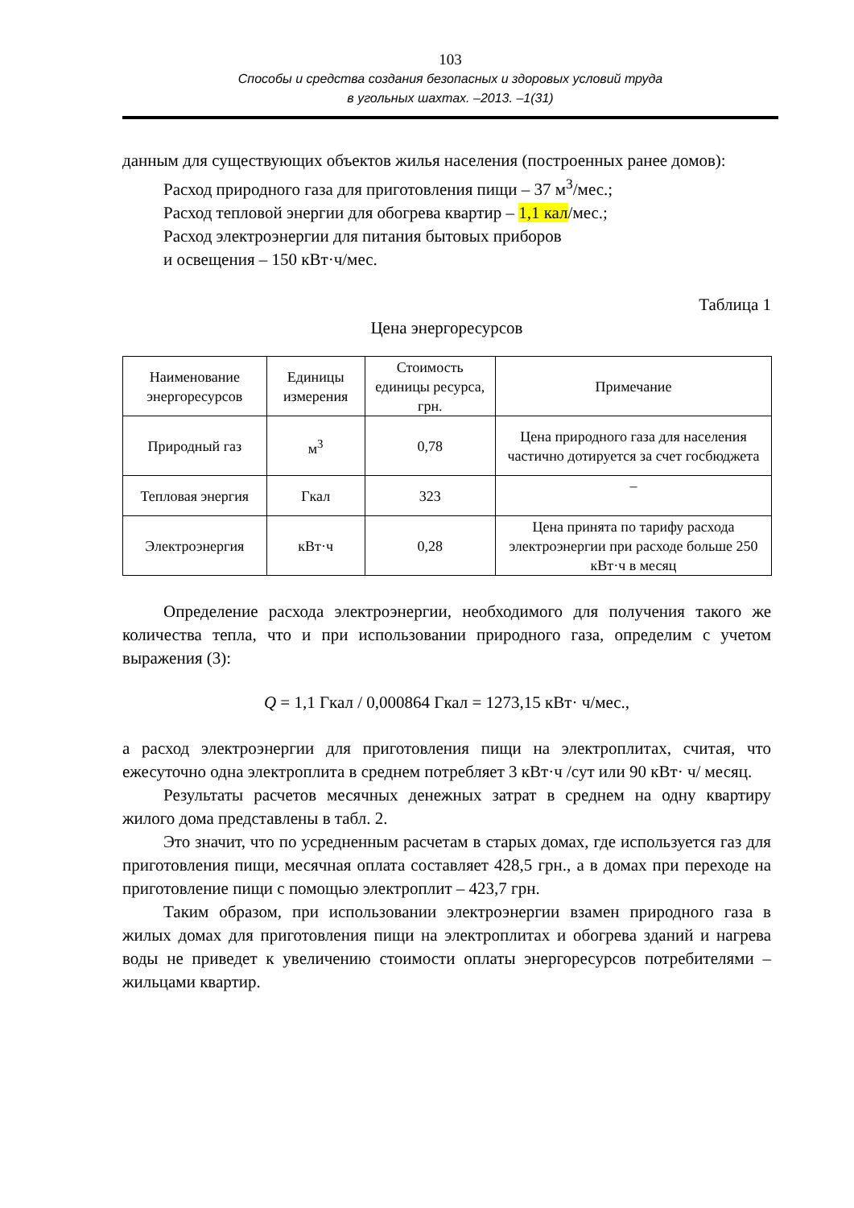103
Способы и средства создания безопасных и здоровых условий труда
в угольных шахтах. –2013. –1(31)
данным для существующих объектов жилья населения (построенных ранее домов):
Расход природного газа для приготовления пищи – 37 м<sup>3</sup>/мес.;
Расход тепловой энергии для обогрева квартир – 1,1 кал/мес.;
Расход электроэнергии для питания бытовых приборов
и освещения – 150 кВт·ч/мес.
Таблица 1
Цена энергоресурсов
| Наименование энергоресурсов | Единицы измерения | Стоимость единицы ресурса, грн. | Примечание |
| Природный газ | м<sup>3</sup> | 0,78 | Цена природного газа для населения частично дотируется за счет госбюджета |
| Тепловая энергия | Гкал | 323 | – |
| Электроэнергия | кВт·ч | 0,28 | Цена принята по тарифу расхода электроэнергии при расходе больше 250 кВт·ч в месяц |
Определение расхода электроэнергии, необходимого для получения такого же количества тепла, что и при использовании природного газа, определим с учетом выражения (3):
Q = 1,1 Гкал / 0,000864 Гкал = 1273,15 кВт· ч/мес.,
а расход электроэнергии для приготовления пищи на электроплитах, считая, что ежесуточно одна электроплита в среднем потребляет 3 кВт·ч /сут или 90 кВт· ч/ месяц.
Результаты расчетов месячных денежных затрат в среднем на одну квартиру жилого дома представлены в табл. 2.
Это значит, что по усредненным расчетам в старых домах, где используется газ для приготовления пищи, месячная оплата составляет 428,5 грн., а в домах при переходе на приготовление пищи с помощью электроплит – 423,7 грн.
Таким образом, при использовании электроэнергии взамен природного газа в жилых домах для приготовления пищи на электроплитах и обогрева зданий и нагрева воды не приведет к увеличению стоимости оплаты энергоресурсов потребителями – жильцами квартир.